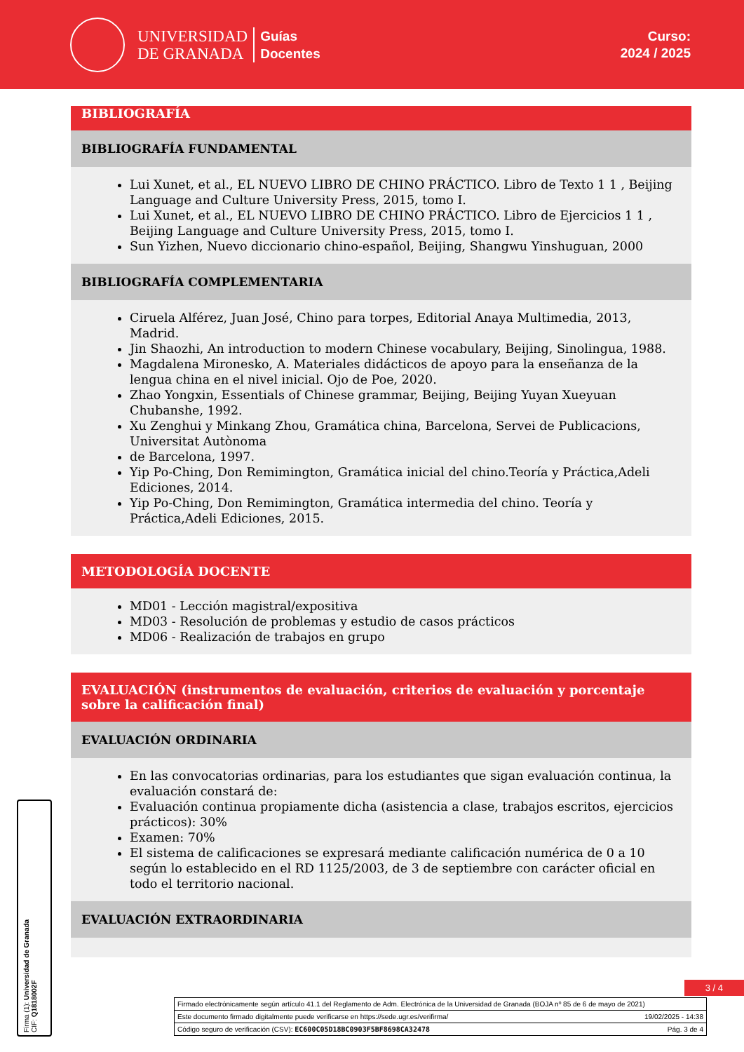UNIVERSIDAD
DE GRANADA
Guías
Docentes
Curso:
2024 / 2025
BIBLIOGRAFÍA
BIBLIOGRAFÍA FUNDAMENTAL
Lui Xunet, et al., EL NUEVO LIBRO DE CHINO PRÁCTICO. Libro de Texto 1 1 , Beijing Language and Culture University Press, 2015, tomo I.
Lui Xunet, et al., EL NUEVO LIBRO DE CHINO PRÁCTICO. Libro de Ejercicios 1 1 , Beijing Language and Culture University Press, 2015, tomo I.
Sun Yizhen, Nuevo diccionario chino-español, Beijing, Shangwu Yinshuguan, 2000
BIBLIOGRAFÍA COMPLEMENTARIA
Ciruela Alférez, Juan José, Chino para torpes, Editorial Anaya Multimedia, 2013, Madrid.
Jin Shaozhi, An introduction to modern Chinese vocabulary, Beijing, Sinolingua, 1988.
Magdalena Mironesko, A. Materiales didácticos de apoyo para la enseñanza de la lengua china en el nivel inicial. Ojo de Poe, 2020.
Zhao Yongxin, Essentials of Chinese grammar, Beijing, Beijing Yuyan Xueyuan Chubanshe, 1992.
Xu Zenghui y Minkang Zhou, Gramática china, Barcelona, Servei de Publicacions, Universitat Autònoma
de Barcelona, 1997.
Yip Po-Ching, Don Remimington, Gramática inicial del chino.Teoría y Práctica,Adeli Ediciones, 2014.
Yip Po-Ching, Don Remimington, Gramática intermedia del chino. Teoría y Práctica,Adeli Ediciones, 2015.
METODOLOGÍA DOCENTE
MD01 - Lección magistral/expositiva
MD03 - Resolución de problemas y estudio de casos prácticos
MD06 - Realización de trabajos en grupo
EVALUACIÓN (instrumentos de evaluación, criterios de evaluación y porcentaje sobre la calificación final)
EVALUACIÓN ORDINARIA
En las convocatorias ordinarias, para los estudiantes que sigan evaluación continua, la evaluación constará de:
Evaluación continua propiamente dicha (asistencia a clase, trabajos escritos, ejercicios prácticos): 30%
Examen: 70%
El sistema de calificaciones se expresará mediante calificación numérica de 0 a 10 según lo establecido en el RD 1125/2003, de 3 de septiembre con carácter oficial en todo el territorio nacional.
EVALUACIÓN EXTRAORDINARIA
3 / 4
Firma (1): Universidad de Granada
CIF: Q1818002F
Firmado electrónicamente según artículo 41.1 del Reglamento de Adm. Electrónica de la Universidad de Granada (BOJA nº 85 de 6 de mayo de 2021)
Este documento firmado digitalmente puede verificarse en https://sede.ugr.es/verifirma/ 19/02/2025 - 14:38
Código seguro de verificación (CSV): EC600C05D18BC0903F5BF8698CA32478 Pág. 3 de 4